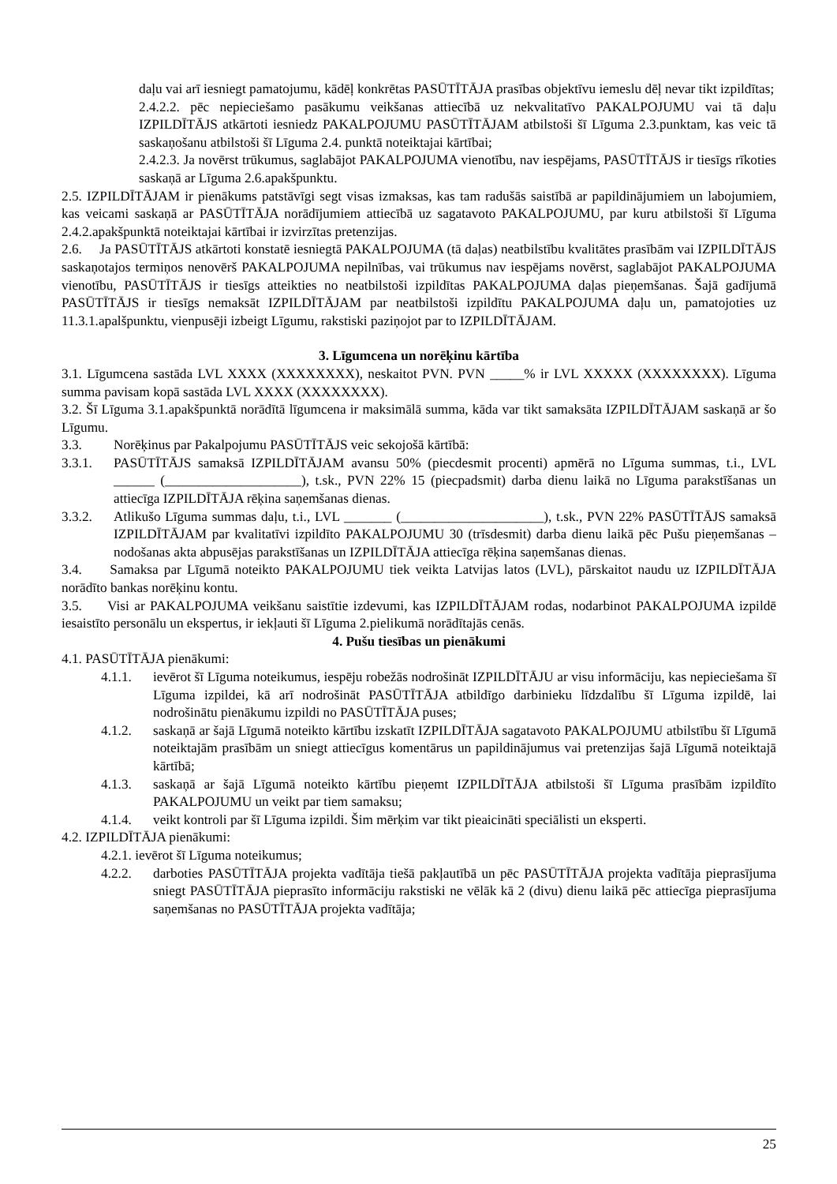daļu vai arī iesniegt pamatojumu, kādēļ konkrētas PASŪTĪTĀJA prasības objektīvu iemeslu dēļ nevar tikt izpildītas;
2.4.2.2. pēc nepieciešamo pasākumu veikšanas attiecībā uz nekvalitatīvo PAKALPOJUMU vai tā daļu IZPILDĪTĀJS atkārtoti iesniedz PAKALPOJUMU PASŪTĪTĀJAM atbilstoši šī Līguma 2.3.punktam, kas veic tā saskaņošanu atbilstoši šī Līguma 2.4. punktā noteiktajai kārtībai;
2.4.2.3. Ja novērst trūkumus, saglabājot PAKALPOJUMA vienotību, nav iespējams, PASŪTĪTĀJS ir tiesīgs rīkoties saskaņā ar Līguma 2.6.apakšpunktu.
2.5. IZPILDĪTĀJAM ir pienākums patstāvīgi segt visas izmaksas, kas tam radušās saistībā ar papildinājumiem un labojumiem, kas veicami saskaņā ar PASŪTĪTĀJA norādījumiem attiecībā uz sagatavoto PAKALPOJUMU, par kuru atbilstoši šī Līguma 2.4.2.apakšpunktā noteiktajai kārtībai ir izvirzītas pretenzijas.
2.6. Ja PASŪTĪTĀJS atkārtoti konstatē iesniegtā PAKALPOJUMA (tā daļas) neatbilstību kvalitātes prasībām vai IZPILDĪTĀJS saskaņotajos termiņos nenovērš PAKALPOJUMA nepilnības, vai trūkumus nav iespējams novērst, saglabājot PAKALPOJUMA vienotību, PASŪTĪTĀJS ir tiesīgs atteikties no neatbilstoši izpildītas PAKALPOJUMA daļas pieņemšanas. Šajā gadījumā PASŪTĪTĀJS ir tiesīgs nemaksāt IZPILDĪTĀJAM par neatbilstoši izpildītu PAKALPOJUMA daļu un, pamatojoties uz 11.3.1.apalšpunktu, vienpusēji izbeigt Līgumu, rakstiski paziņojot par to IZPILDĪTĀJAM.
3. Līgumcena un norēķinu kārtība
3.1. Līgumcena sastāda LVL XXXX (XXXXXXXX), neskaitot PVN. PVN _____% ir LVL XXXXX (XXXXXXXX). Līguma summa pavisam kopā sastāda LVL XXXX (XXXXXXXX).
3.2. Šī Līguma 3.1.apakšpunktā norādītā līgumcena ir maksimālā summa, kāda var tikt samaksāta IZPILDĪTĀJAM saskaņā ar šo Līgumu.
3.3. Norēķinus par Pakalpojumu PASŪTĪTĀJS veic sekojošā kārtībā:
3.3.1. PASŪTĪTĀJS samaksā IZPILDĪTĀJAM avansu 50% (piecdesmit procenti) apmērā no Līguma summas, t.i., LVL ______ (____________________), t.sk., PVN 22% 15 (piecpadsmit) darba dienu laikā no Līguma parakstīšanas un attiecīga IZPILDĪTĀJA rēķina saņemšanas dienas.
3.3.2. Atlikušo Līguma summas daļu, t.i., LVL _______ (_____________________), t.sk., PVN 22% PASŪTĪTĀJS samaksā IZPILDĪTĀJAM par kvalitatīvi izpildīto PAKALPOJUMU 30 (trīsdesmit) darba dienu laikā pēc Pušu pieņemšanas – nodošanas akta abpusējas parakstīšanas un IZPILDĪTĀJA attiecīga rēķina saņemšanas dienas.
3.4. Samaksa par Līgumā noteikto PAKALPOJUMU tiek veikta Latvijas latos (LVL), pārskaitot naudu uz IZPILDĪTĀJA norādīto bankas norēķinu kontu.
3.5. Visi ar PAKALPOJUMA veikšanu saistītie izdevumi, kas IZPILDĪTĀJAM rodas, nodarbinot PAKALPOJUMA izpildē iesaistīto personālu un ekspertus, ir iekļauti šī Līguma 2.pielikumā norādītajās cenās.
4. Pušu tiesības un pienākumi
4.1. PASŪTĪTĀJA pienākumi:
4.1.1. ievērot šī Līguma noteikumus, iespēju robežās nodrošināt IZPILDĪTĀJU ar visu informāciju, kas nepieciešama šī Līguma izpildei, kā arī nodrošināt PASŪTĪTĀJA atbildīgo darbinieku līdzdalību šī Līguma izpildē, lai nodrošinātu pienākumu izpildi no PASŪTĪTĀJA puses;
4.1.2. saskaņā ar šajā Līgumā noteikto kārtību izskatīt IZPILDĪTĀJA sagatavoto PAKALPOJUMU atbilstību šī Līgumā noteiktajām prasībām un sniegt attiecīgus komentārus un papildinājumus vai pretenzijas šajā Līgumā noteiktajā kārtībā;
4.1.3. saskaņā ar šajā Līgumā noteikto kārtību pieņemt IZPILDĪTĀJA atbilstoši šī Līguma prasībām izpildīto PAKALPOJUMU un veikt par tiem samaksu;
4.1.4. veikt kontroli par šī Līguma izpildi. Šim mērķim var tikt pieaicināti speciālisti un eksperti.
4.2. IZPILDĪTĀJA pienākumi:
4.2.1. ievērot šī Līguma noteikumus;
4.2.2. darboties PASŪTĪTĀJA projekta vadītāja tiešā pakļautībā un pēc PASŪTĪTĀJA projekta vadītāja pieprasījuma sniegt PASŪTĪTĀJA pieprasīto informāciju rakstiski ne vēlāk kā 2 (divu) dienu laikā pēc attiecīga pieprasījuma saņemšanas no PASŪTĪTĀJA projekta vadītāja;
25